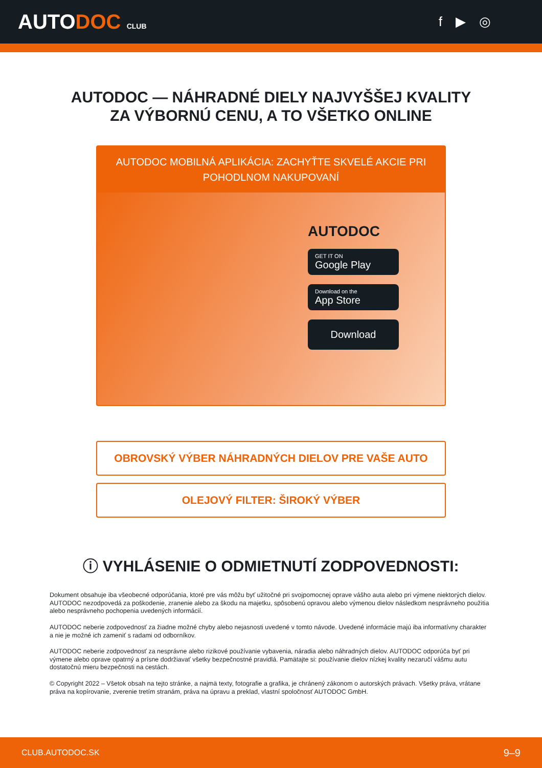AUTODOC CLUB
f ▶ ◎
AUTODOC — NÁHRADNÉ DIELY NAJVYŠŠEJ KVALITY
ZA VÝBORNÚ CENU, A TO VŠETKO ONLINE
AUTODOC MOBILNÁ APLIKÁCIA: ZACHYŤTE SKVELÉ AKCIE PRI POHODLNOM NAKUPOVANÍ
AUTODOC
GET IT ON
Google Play
Download on the
App Store
Download
OBROVSKÝ VÝBER NÁHRADNÝCH DIELOV PRE VAŠE AUTO
OLEJOVÝ FILTER: ŠIROKÝ VÝBER
ⓘ VYHLÁSENIE O ODMIETNUTÍ ZODPOVEDNOSTI:
Dokument obsahuje iba všeobecné odporúčania, ktoré pre vás môžu byť užitočné pri svojpomocnej oprave vášho auta alebo pri výmene niektorých dielov. AUTODOC nezodpovedá za poškodenie, zranenie alebo za škodu na majetku, spôsobenú opravou alebo výmenou dielov následkom nesprávneho použitia alebo nesprávneho pochopenia uvedených informácií.
AUTODOC neberie zodpovednosť za žiadne možné chyby alebo nejasnosti uvedené v tomto návode. Uvedené informácie majú iba informatívny charakter a nie je možné ich zameniť s radami od odborníkov.
AUTODOC neberie zodpovednosť za nesprávne alebo rizikové používanie vybavenia, náradia alebo náhradných dielov. AUTODOC odporúča byť pri výmene alebo oprave opatrný a prísne dodržiavať všetky bezpečnostné pravidlá. Pamätajte si: používanie dielov nízkej kvality nezaručí vášmu autu dostatočnú mieru bezpečnosti na cestách.
© Copyright 2022 – Všetok obsah na tejto stránke, a najmä texty, fotografie a grafika, je chránený zákonom o autorských právach. Všetky práva, vrátane práva na kopírovanie, zverenie tretím stranám, práva na úpravu a preklad, vlastní spoločnosť AUTODOC GmbH.
CLUB.AUTODOC.SK 9–9